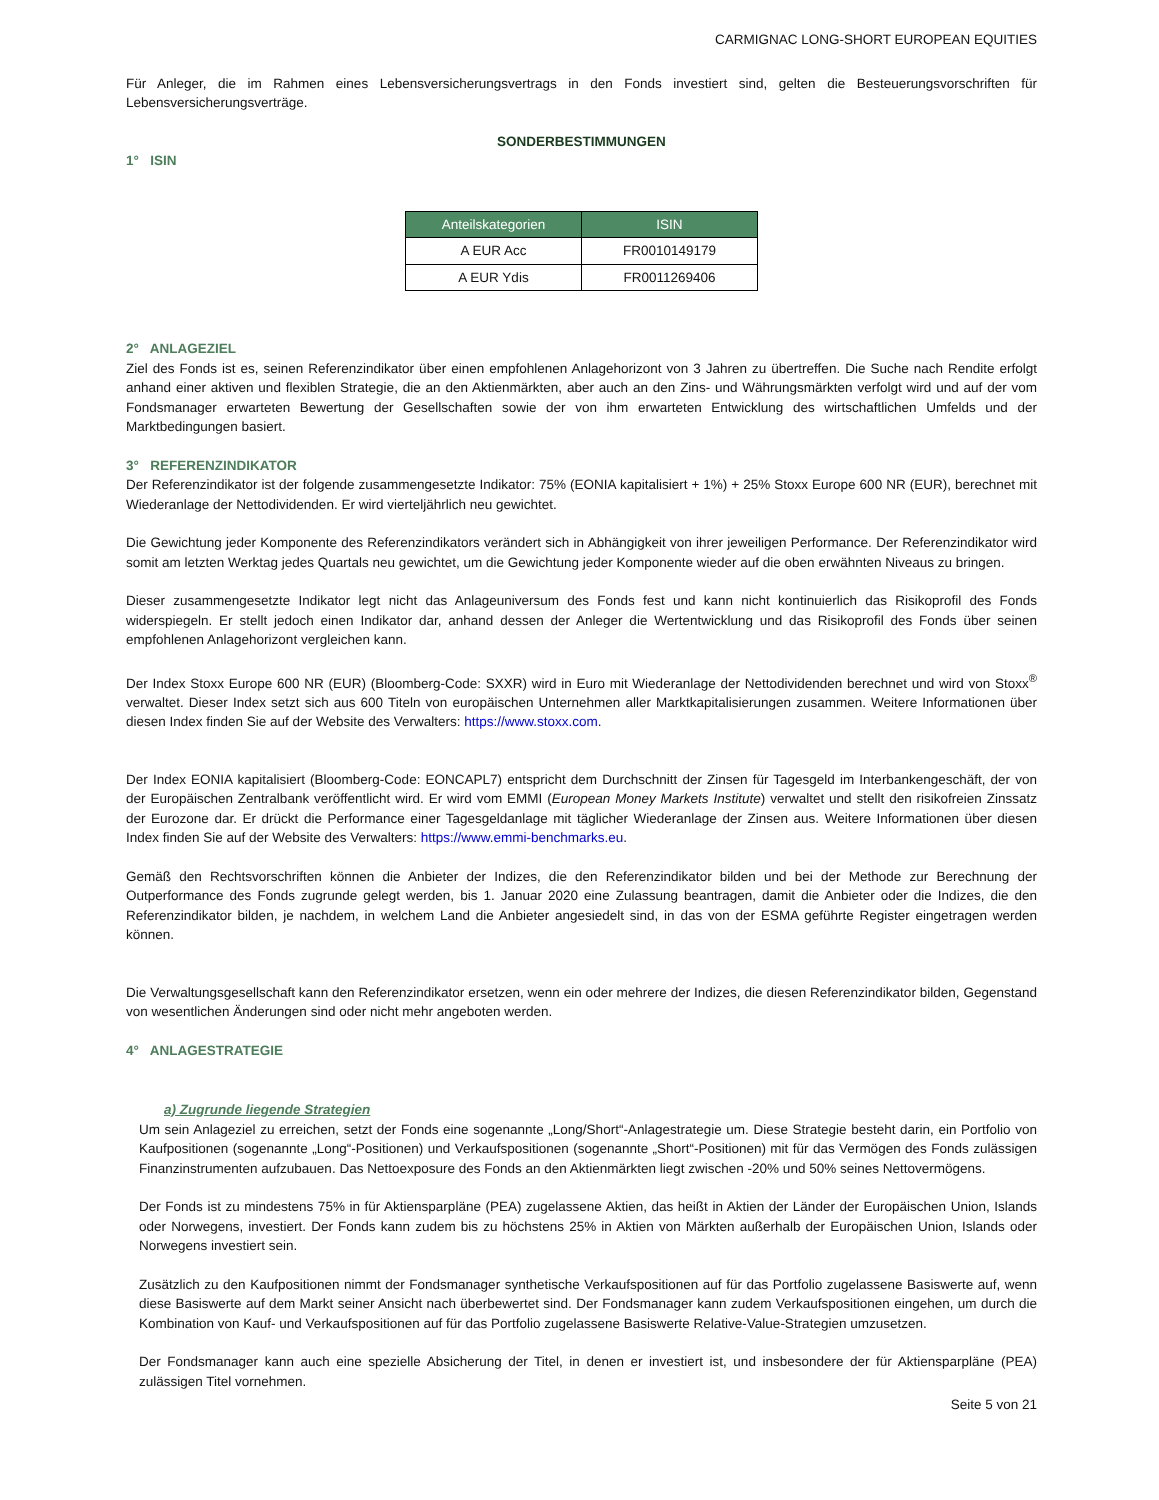CARMIGNAC LONG-SHORT EUROPEAN EQUITIES
Für Anleger, die im Rahmen eines Lebensversicherungsvertrags in den Fonds investiert sind, gelten die Besteuerungsvorschriften für Lebensversicherungsverträge.
SONDERBESTIMMUNGEN
1° ISIN
| Anteilskategorien | ISIN |
| --- | --- |
| A EUR Acc | FR0010149179 |
| A EUR Ydis | FR0011269406 |
2° ANLAGEZIEL
Ziel des Fonds ist es, seinen Referenzindikator über einen empfohlenen Anlagehorizont von 3 Jahren zu übertreffen. Die Suche nach Rendite erfolgt anhand einer aktiven und flexiblen Strategie, die an den Aktienmärkten, aber auch an den Zins- und Währungsmärkten verfolgt wird und auf der vom Fondsmanager erwarteten Bewertung der Gesellschaften sowie der von ihm erwarteten Entwicklung des wirtschaftlichen Umfelds und der Marktbedingungen basiert.
3° REFERENZINDIKATOR
Der Referenzindikator ist der folgende zusammengesetzte Indikator: 75% (EONIA kapitalisiert + 1%) + 25% Stoxx Europe 600 NR (EUR), berechnet mit Wiederanlage der Nettodividenden. Er wird vierteljährlich neu gewichtet.
Die Gewichtung jeder Komponente des Referenzindikators verändert sich in Abhängigkeit von ihrer jeweiligen Performance. Der Referenzindikator wird somit am letzten Werktag jedes Quartals neu gewichtet, um die Gewichtung jeder Komponente wieder auf die oben erwähnten Niveaus zu bringen.
Dieser zusammengesetzte Indikator legt nicht das Anlageuniversum des Fonds fest und kann nicht kontinuierlich das Risikoprofil des Fonds widerspiegeln. Er stellt jedoch einen Indikator dar, anhand dessen der Anleger die Wertentwicklung und das Risikoprofil des Fonds über seinen empfohlenen Anlagehorizont vergleichen kann.
Der Index Stoxx Europe 600 NR (EUR) (Bloomberg-Code: SXXR) wird in Euro mit Wiederanlage der Nettodividenden berechnet und wird von Stoxx<sup>®</sup> verwaltet. Dieser Index setzt sich aus 600 Titeln von europäischen Unternehmen aller Marktkapitalisierungen zusammen. Weitere Informationen über diesen Index finden Sie auf der Website des Verwalters: https://www.stoxx.com.
Der Index EONIA kapitalisiert (Bloomberg-Code: EONCAPL7) entspricht dem Durchschnitt der Zinsen für Tagesgeld im Interbankengeschäft, der von der Europäischen Zentralbank veröffentlicht wird. Er wird vom EMMI (European Money Markets Institute) verwaltet und stellt den risikofreien Zinssatz der Eurozone dar. Er drückt die Performance einer Tagesgeldanlage mit täglicher Wiederanlage der Zinsen aus. Weitere Informationen über diesen Index finden Sie auf der Website des Verwalters: https://www.emmi-benchmarks.eu.
Gemäß den Rechtsvorschriften können die Anbieter der Indizes, die den Referenzindikator bilden und bei der Methode zur Berechnung der Outperformance des Fonds zugrunde gelegt werden, bis 1. Januar 2020 eine Zulassung beantragen, damit die Anbieter oder die Indizes, die den Referenzindikator bilden, je nachdem, in welchem Land die Anbieter angesiedelt sind, in das von der ESMA geführte Register eingetragen werden können.
Die Verwaltungsgesellschaft kann den Referenzindikator ersetzen, wenn ein oder mehrere der Indizes, die diesen Referenzindikator bilden, Gegenstand von wesentlichen Änderungen sind oder nicht mehr angeboten werden.
4° ANLAGESTRATEGIE
a) Zugrunde liegende Strategien
Um sein Anlageziel zu erreichen, setzt der Fonds eine sogenannte „Long/Short“-Anlagestrategie um. Diese Strategie besteht darin, ein Portfolio von Kaufpositionen (sogenannte „Long“-Positionen) und Verkaufspositionen (sogenannte „Short“-Positionen) mit für das Vermögen des Fonds zulässigen Finanzinstrumenten aufzubauen. Das Nettoexposure des Fonds an den Aktienmärkten liegt zwischen -20% und 50% seines Nettovermögens.
Der Fonds ist zu mindestens 75% in für Aktiensparpläne (PEA) zugelassene Aktien, das heißt in Aktien der Länder der Europäischen Union, Islands oder Norwegens, investiert. Der Fonds kann zudem bis zu höchstens 25% in Aktien von Märkten außerhalb der Europäischen Union, Islands oder Norwegens investiert sein.
Zusätzlich zu den Kaufpositionen nimmt der Fondsmanager synthetische Verkaufspositionen auf für das Portfolio zugelassene Basiswerte auf, wenn diese Basiswerte auf dem Markt seiner Ansicht nach überbewertet sind. Der Fondsmanager kann zudem Verkaufspositionen eingehen, um durch die Kombination von Kauf- und Verkaufspositionen auf für das Portfolio zugelassene Basiswerte Relative-Value-Strategien umzusetzen.
Der Fondsmanager kann auch eine spezielle Absicherung der Titel, in denen er investiert ist, und insbesondere der für Aktiensparpläne (PEA) zulässigen Titel vornehmen.
Seite 5 von 21